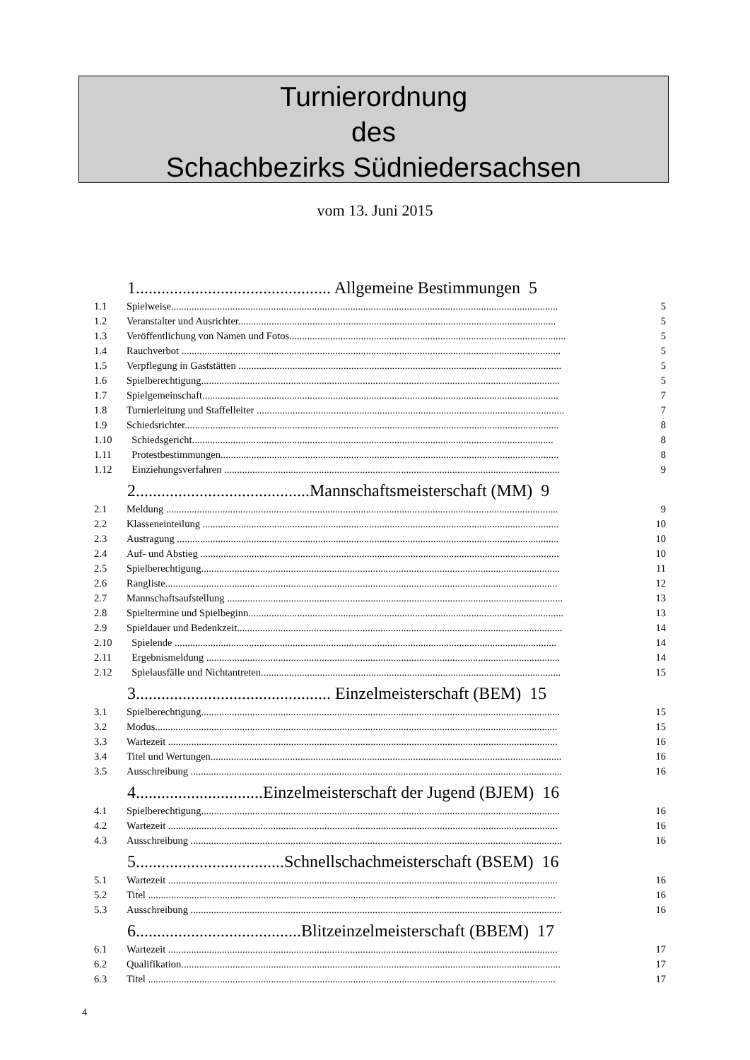Turnierordnung
des
Schachbezirks Südniedersachsen
vom 13. Juni 2015
1.............................................. Allgemeine Bestimmungen 5
1.1 Spielweise....................................................................................................................................................... 5
1.2 Veranstalter und Ausrichter............................................................................................................................ 5
1.3 Veröffentlichung von Namen und Fotos............................................................................................................ 5
1.4 Rauchverbot .................................................................................................................................................... 5
1.5 Verpflegung in Gaststätten .............................................................................................................................. 5
1.6 Spielberechtigung............................................................................................................................................ 5
1.7 Spielgemeinschaft........................................................................................................................................... 7
1.8 Turnierleitung und Staffelleiter ........................................................................................................................ 7
1.9 Schiedsrichter.................................................................................................................................................. 8
1.10 Schiedsgericht............................................................................................................................................. 8
1.11 Protestbestimmungen.................................................................................................................................... 8
1.12 Einziehungsverfahren ................................................................................................................................... 9
2.........................................Mannschaftsmeisterschaft (MM) 9
2.1 Meldung ......................................................................................................................................................... 9
2.2 Klasseneinteilung ........................................................................................................................................... 10
2.3 Austragung ..................................................................................................................................................... 10
2.4 Auf- und Abstieg ............................................................................................................................................ 10
2.5 Spielberechtigung............................................................................................................................................ 11
2.6 Rangliste......................................................................................................................................................... 12
2.7 Mannschaftsaufstellung ................................................................................................................................... 13
2.8 Spieltermine und Spielbeginn........................................................................................................................... 13
2.9 Spieldauer und Bedenkzeit............................................................................................................................... 14
2.10 Spielende ..................................................................................................................................................... 14
2.11 Ergebnismeldung .......................................................................................................................................... 14
2.12 Spielausfälle und Nichtantreten..................................................................................................................... 15
3.............................................. Einzelmeisterschaft (BEM) 15
3.1 Spielberechtigung............................................................................................................................................ 15
3.2 Modus............................................................................................................................................................. 15
3.3 Wartezeit ........................................................................................................................................................ 16
3.4 Titel und Wertungen......................................................................................................................................... 16
3.5 Ausschreibung ................................................................................................................................................. 16
4..............................Einzelmeisterschaft der Jugend (BJEM) 16
4.1 Spielberechtigung............................................................................................................................................ 16
4.2 Wartezeit ........................................................................................................................................................ 16
4.3 Ausschreibung ................................................................................................................................................. 16
5...................................Schnellschachmeisterschaft (BSEM) 16
5.1 Wartezeit ........................................................................................................................................................ 16
5.2 Titel ............................................................................................................................................................... 16
5.3 Ausschreibung ................................................................................................................................................. 16
6.......................................Blitzeinzelmeisterschaft (BBEM) 17
6.1 Wartezeit ........................................................................................................................................................ 17
6.2 Qualifikation.................................................................................................................................................... 17
6.3 Titel ............................................................................................................................................................... 17
4